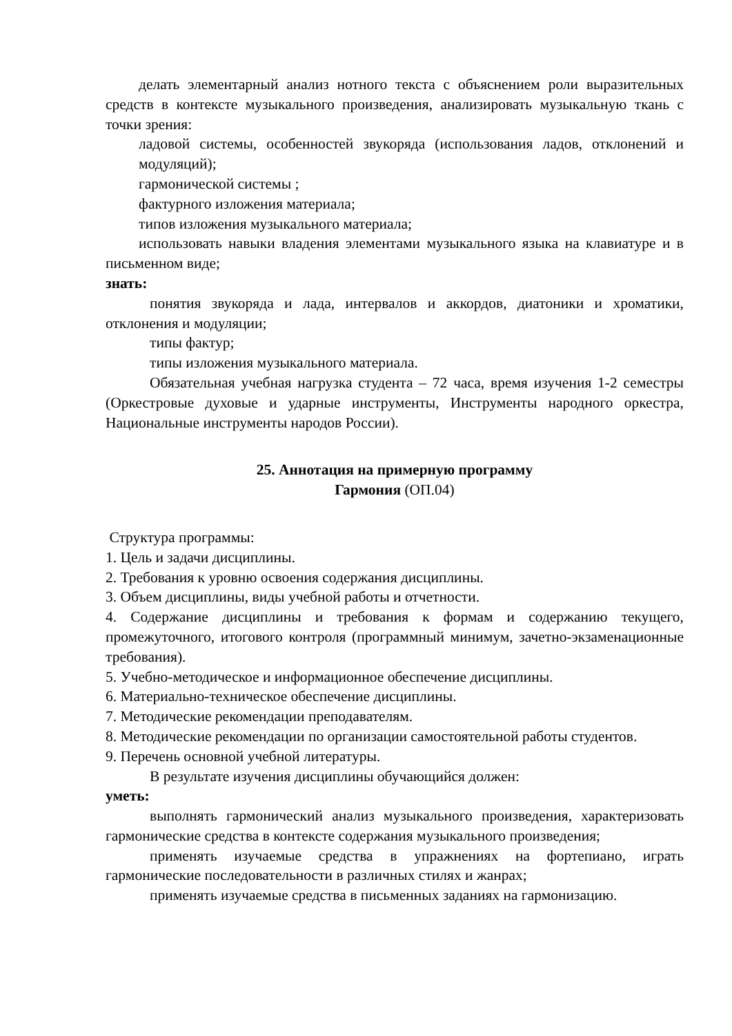делать элементарный анализ нотного текста с объяснением роли выразительных средств в контексте музыкального произведения, анализировать музыкальную ткань с точки зрения:
ладовой системы, особенностей звукоряда (использования ладов, отклонений и модуляций);
гармонической системы ;
фактурного изложения материала;
типов изложения музыкального материала;
использовать навыки владения элементами музыкального языка на клавиатуре и в письменном виде;
знать:
понятия звукоряда и лада, интервалов и аккордов, диатоники и хроматики, отклонения и модуляции;
типы фактур;
типы изложения музыкального материала.
Обязательная учебная нагрузка студента – 72 часа, время изучения 1-2 семестры (Оркестровые духовые и ударные инструменты, Инструменты народного оркестра, Национальные инструменты народов России).
25. Аннотация на примерную программу
Гармония (ОП.04)
Структура программы:
1. Цель и задачи дисциплины.
2. Требования к уровню освоения содержания дисциплины.
3. Объем дисциплины, виды учебной работы и отчетности.
4. Содержание дисциплины и требования к формам и содержанию текущего, промежуточного, итогового контроля (программный минимум, зачетно-экзаменационные требования).
5. Учебно-методическое и информационное обеспечение дисциплины.
6. Материально-техническое обеспечение дисциплины.
7. Методические рекомендации преподавателям.
8. Методические рекомендации по организации самостоятельной работы студентов.
9. Перечень основной учебной литературы.
В результате изучения дисциплины обучающийся должен:
уметь:
выполнять гармонический анализ музыкального произведения, характеризовать гармонические средства в контексте содержания музыкального произведения;
применять изучаемые средства в упражнениях на фортепиано, играть гармонические последовательности в различных стилях и жанрах;
применять изучаемые средства в письменных заданиях на гармонизацию.